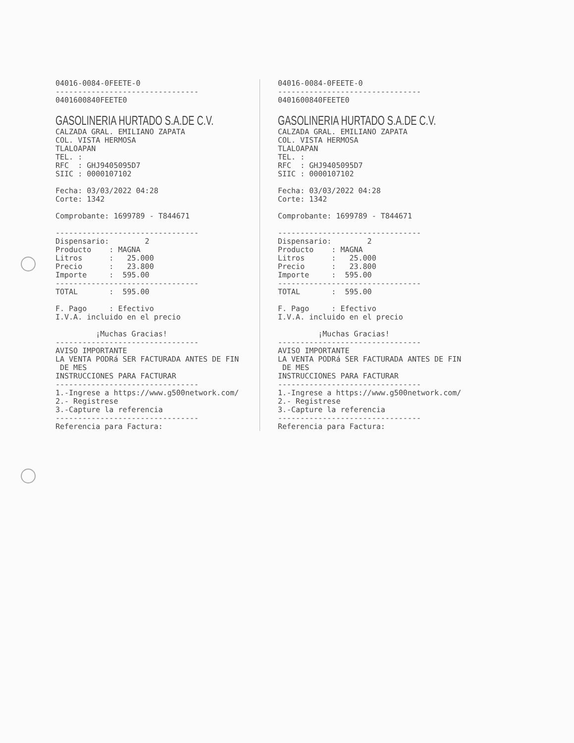04016-0084-0FEETE-0 -------------------------------- 0401600840FEETE0
GASOLINERIA HURTADO S.A.DE C.V.
CALZADA GRAL. EMILIANO ZAPATA COL. VISTA HERMOSA TLALOAPAN TEL. : RFC : GHJ9405095D7 SIIC : 0000107102 Fecha: 03/03/2022 04:28 Corte: 1342 Comprobante: 1699789 - T844671 -------------------------------- Dispensario: 2 Producto : MAGNA Litros : 25.000 Precio : 23.800 Importe : 595.00 -------------------------------- TOTAL : 595.00 F. Pago : Efectivo I.V.A. incluido en el precio ¡Muchas Gracias! -------------------------------- AVISO IMPORTANTE LA VENTA PODRá SER FACTURADA ANTES DE FIN DE MES INSTRUCCIONES PARA FACTURAR -------------------------------- 1.-Ingrese a https://www.g500network.com/ 2.- Registrese 3.-Capture la referencia -------------------------------- Referencia para Factura:
04016-0084-0FEETE-0 -------------------------------- 0401600840FEETE0
GASOLINERIA HURTADO S.A.DE C.V.
CALZADA GRAL. EMILIANO ZAPATA COL. VISTA HERMOSA TLALOAPAN TEL. : RFC : GHJ9405095D7 SIIC : 0000107102 Fecha: 03/03/2022 04:28 Corte: 1342 Comprobante: 1699789 - T844671 -------------------------------- Dispensario: 2 Producto : MAGNA Litros : 25.000 Precio : 23.800 Importe : 595.00 -------------------------------- TOTAL : 595.00 F. Pago : Efectivo I.V.A. incluido en el precio ¡Muchas Gracias! -------------------------------- AVISO IMPORTANTE LA VENTA PODRá SER FACTURADA ANTES DE FIN DE MES INSTRUCCIONES PARA FACTURAR -------------------------------- 1.-Ingrese a https://www.g500network.com/ 2.- Registrese 3.-Capture la referencia -------------------------------- Referencia para Factura: